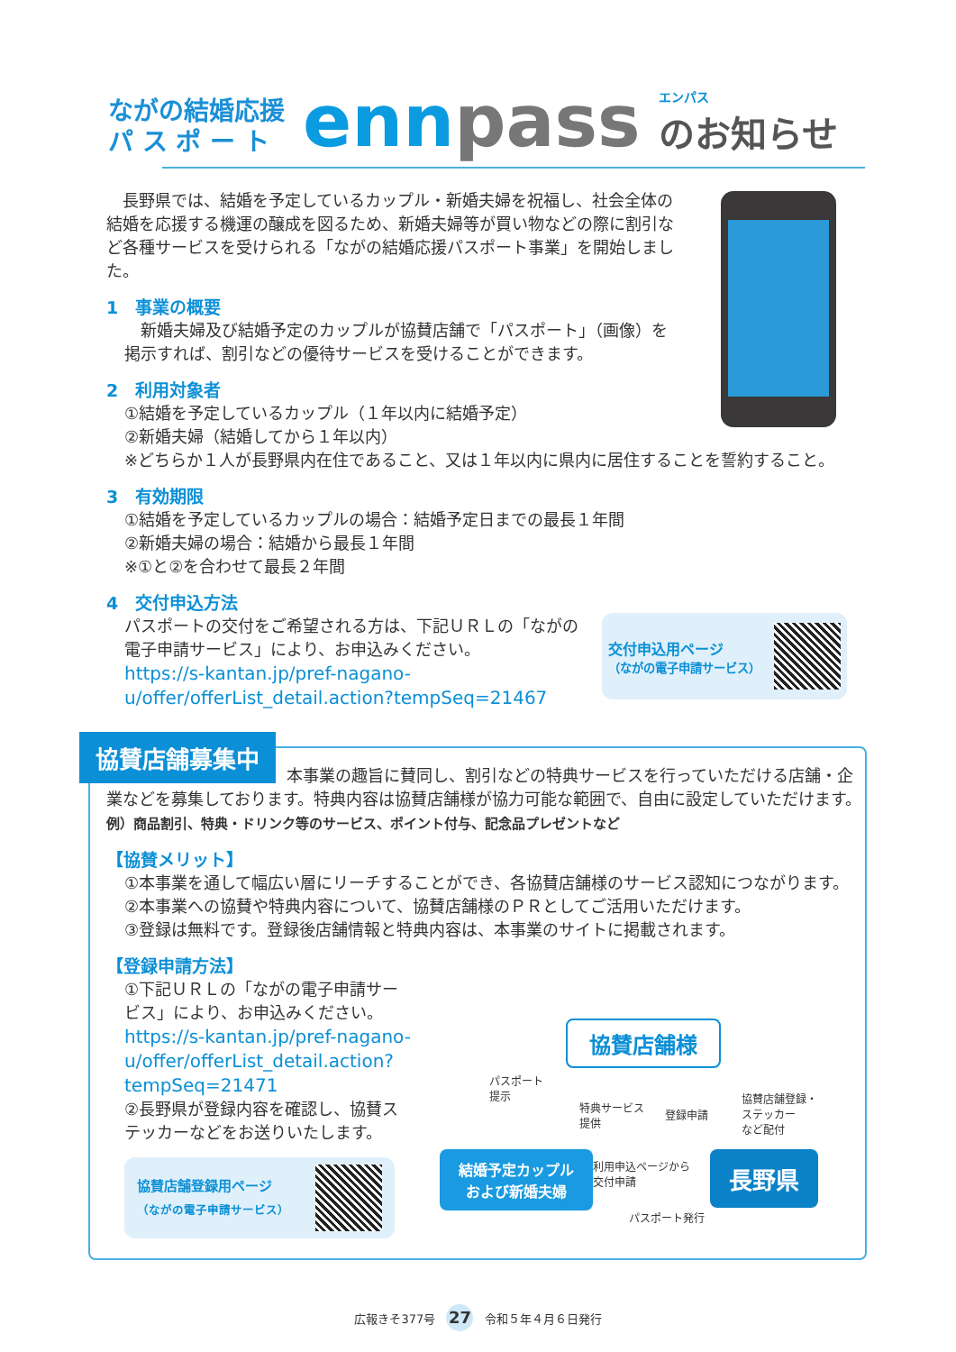ながの結婚応援
パ ス ポ ー ト
ennpass
エンパス
のお知らせ
　長野県では、結婚を予定しているカップル・新婚夫婦を祝福し、社会全体の結婚を応援する機運の醸成を図るため、新婚夫婦等が買い物などの際に割引など各種サービスを受けられる「ながの結婚応援パスポート事業」を開始しました。
1　事業の概要
　新婚夫婦及び結婚予定のカップルが協賛店舗で「パスポート」（画像）を掲示すれば、割引などの優待サービスを受けることができます。
2　利用対象者
①結婚を予定しているカップル（１年以内に結婚予定）
②新婚夫婦（結婚してから１年以内）
※どちらか１人が長野県内在住であること、又は１年以内に県内に居住することを誓約すること。
3　有効期限
①結婚を予定しているカップルの場合：結婚予定日までの最長１年間
②新婚夫婦の場合：結婚から最長１年間
※①と②を合わせて最長２年間
4　交付申込方法
パスポートの交付をご希望される方は、下記ＵＲＬの「ながの電子申請サービス」により、お申込みください。
https://s-kantan.jp/pref-nagano-u/offer/offerList_detail.action?tempSeq=21467
交付申込用ページ
（ながの電子申請サービス）
協賛店舗募集中
本事業の趣旨に賛同し、割引などの特典サービスを行っていただける店舗・企業などを募集しております。特典内容は協賛店舗様が協力可能な範囲で、自由に設定していただけます。　例）商品割引、特典・ドリンク等のサービス、ポイント付与、記念品プレゼントなど
【協賛メリット】
①本事業を通して幅広い層にリーチすることができ、各協賛店舗様のサービス認知につながります。
②本事業への協賛や特典内容について、協賛店舗様のＰＲとしてご活用いただけます。
③登録は無料です。登録後店舗情報と特典内容は、本事業のサイトに掲載されます。
【登録申請方法】
①下記ＵＲＬの「ながの電子申請サービス」により、お申込みください。
https://s-kantan.jp/pref-nagano-u/offer/offerList_detail.action?tempSeq=21471
②長野県が登録内容を確認し、協賛ステッカーなどをお送りいたします。
協賛店舗登録用ページ
（ながの電子申請サービス）
協賛店舗様
パスポート
提示
特典サービス
提供
登録申請
協賛店舗登録・
ステッカー
など配付
利用申込ページから
交付申請
結婚予定カップル
および新婚夫婦
長野県
パスポート発行
広報きそ377号 27 令和５年４月６日発行